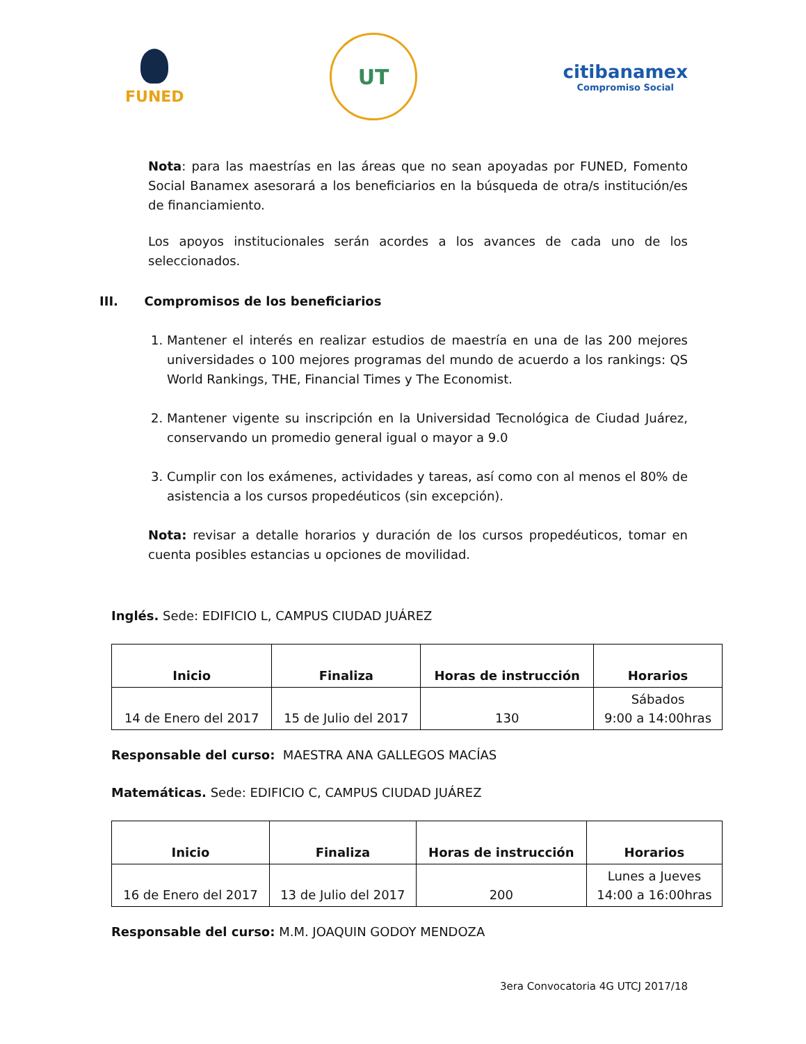FUNED
UT
citibanamex
Compromiso Social
Nota: para las maestrías en las áreas que no sean apoyadas por FUNED, Fomento Social Banamex asesorará a los beneficiarios en la búsqueda de otra/s institución/es de financiamiento.
Los apoyos institucionales serán acordes a los avances de cada uno de los seleccionados.
III. Compromisos de los beneficiarios
1. Mantener el interés en realizar estudios de maestría en una de las 200 mejores universidades o 100 mejores programas del mundo de acuerdo a los rankings: QS World Rankings, THE, Financial Times y The Economist.
2. Mantener vigente su inscripción en la Universidad Tecnológica de Ciudad Juárez, conservando un promedio general igual o mayor a 9.0
3. Cumplir con los exámenes, actividades y tareas, así como con al menos el 80% de asistencia a los cursos propedéuticos (sin excepción).
Nota: revisar a detalle horarios y duración de los cursos propedéuticos, tomar en cuenta posibles estancias u opciones de movilidad.
Inglés. Sede: EDIFICIO L, CAMPUS CIUDAD JUÁREZ
| Inicio | Finaliza | Horas de instrucción | Horarios |
| --- | --- | --- | --- |
| 14 de Enero del 2017 | 15 de Julio del 2017 | 130 | Sábados 9:00 a 14:00hras |
Responsable del curso: MAESTRA ANA GALLEGOS MACÍAS
Matemáticas. Sede: EDIFICIO C, CAMPUS CIUDAD JUÁREZ
| Inicio | Finaliza | Horas de instrucción | Horarios |
| --- | --- | --- | --- |
| 16 de Enero del 2017 | 13 de Julio del 2017 | 200 | Lunes a Jueves 14:00 a 16:00hras |
Responsable del curso: M.M. JOAQUIN GODOY MENDOZA
3era Convocatoria 4G UTCJ 2017/18